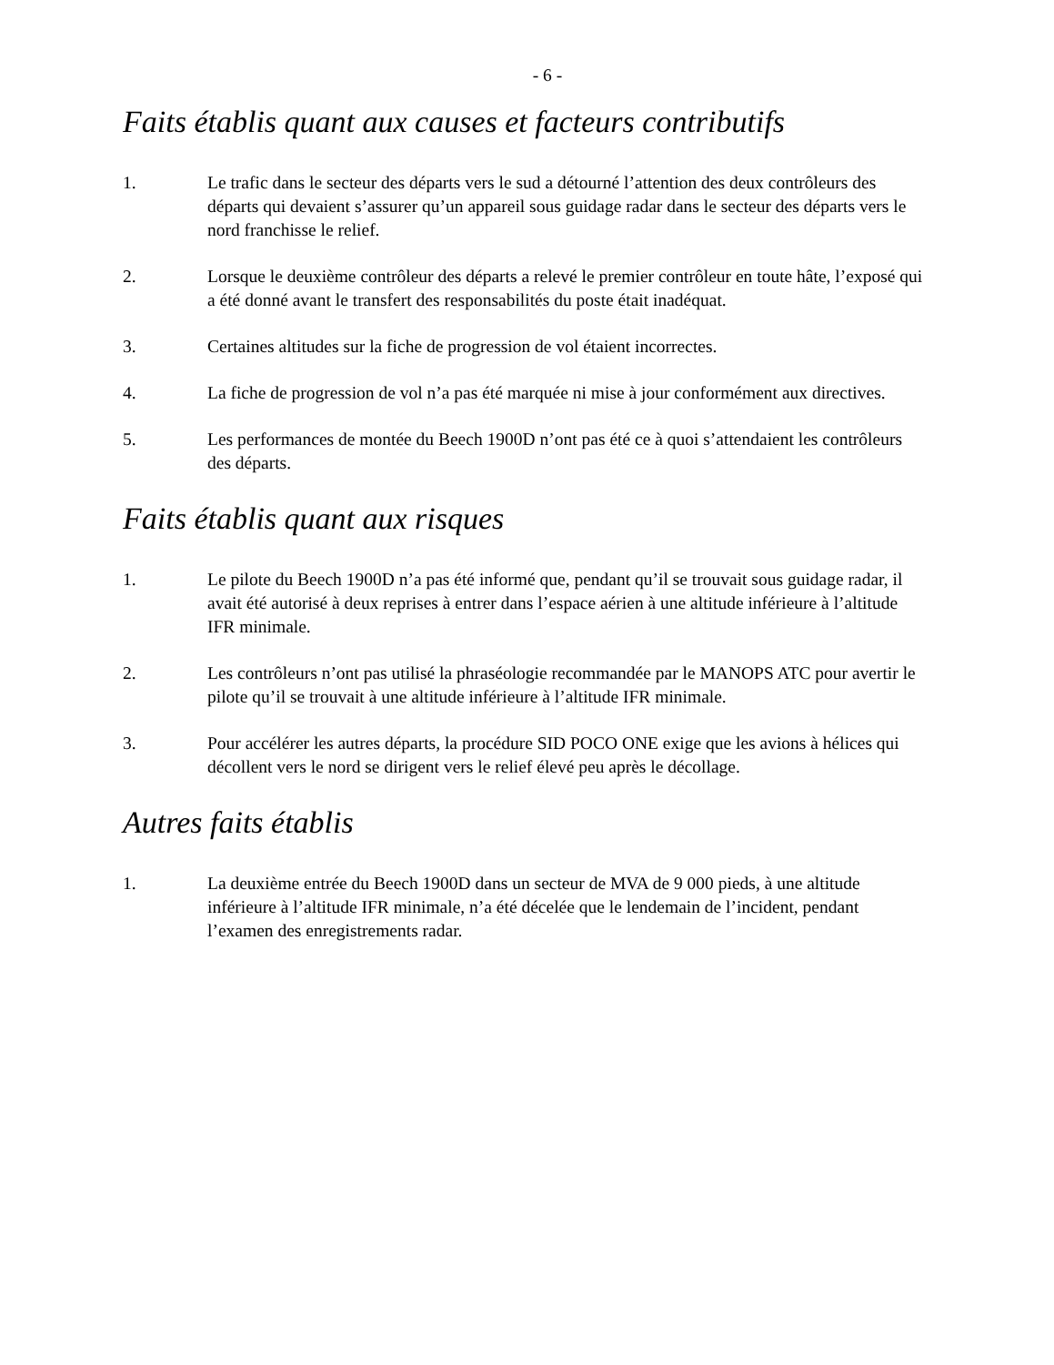- 6 -
Faits établis quant aux causes et facteurs contributifs
1. Le trafic dans le secteur des départs vers le sud a détourné l’attention des deux contrôleurs des départs qui devaient s’assurer qu’un appareil sous guidage radar dans le secteur des départs vers le nord franchisse le relief.
2. Lorsque le deuxième contrôleur des départs a relevé le premier contrôleur en toute hâte, l’exposé qui a été donné avant le transfert des responsabilités du poste était inadéquat.
3. Certaines altitudes sur la fiche de progression de vol étaient incorrectes.
4. La fiche de progression de vol n’a pas été marquée ni mise à jour conformément aux directives.
5. Les performances de montée du Beech 1900D n’ont pas été ce à quoi s’attendaient les contrôleurs des départs.
Faits établis quant aux risques
1. Le pilote du Beech 1900D n’a pas été informé que, pendant qu’il se trouvait sous guidage radar, il avait été autorisé à deux reprises à entrer dans l’espace aérien à une altitude inférieure à l’altitude IFR minimale.
2. Les contrôleurs n’ont pas utilisé la phraséologie recommandée par le MANOPS ATC pour avertir le pilote qu’il se trouvait à une altitude inférieure à l’altitude IFR minimale.
3. Pour accélérer les autres départs, la procédure SID POCO ONE exige que les avions à hélices qui décollent vers le nord se dirigent vers le relief élevé peu après le décollage.
Autres faits établis
1. La deuxième entrée du Beech 1900D dans un secteur de MVA de 9 000 pieds, à une altitude inférieure à l’altitude IFR minimale, n’a été décelée que le lendemain de l’incident, pendant l’examen des enregistrements radar.